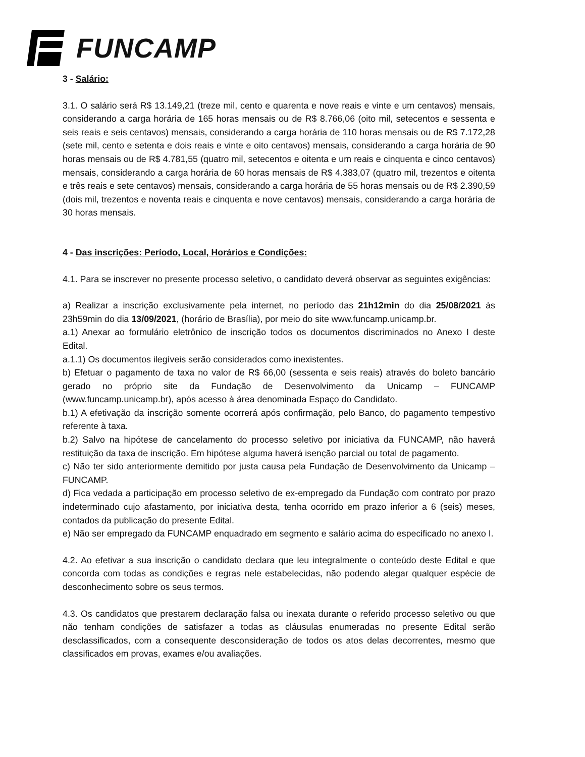FUNCAMP
3 - Salário:
3.1. O salário será R$ 13.149,21 (treze mil, cento e quarenta e nove reais e vinte e um centavos) mensais, considerando a carga horária de 165 horas mensais ou de R$ 8.766,06 (oito mil, setecentos e sessenta e seis reais e seis centavos) mensais, considerando a carga horária de 110 horas mensais ou de R$ 7.172,28 (sete mil, cento e setenta e dois reais e vinte e oito centavos) mensais, considerando a carga horária de 90 horas mensais ou de R$ 4.781,55 (quatro mil, setecentos e oitenta e um reais e cinquenta e cinco centavos) mensais, considerando a carga horária de 60 horas mensais de R$ 4.383,07 (quatro mil, trezentos e oitenta e três reais e sete centavos) mensais, considerando a carga horária de 55 horas mensais ou de R$ 2.390,59 (dois mil, trezentos e noventa reais e cinquenta e nove centavos) mensais, considerando a carga horária de 30 horas mensais.
4 - Das inscrições: Período, Local, Horários e Condições:
4.1. Para se inscrever no presente processo seletivo, o candidato deverá observar as seguintes exigências:
a) Realizar a inscrição exclusivamente pela internet, no período das 21h12min do dia 25/08/2021 às 23h59min do dia 13/09/2021, (horário de Brasília), por meio do site www.funcamp.unicamp.br.
a.1) Anexar ao formulário eletrônico de inscrição todos os documentos discriminados no Anexo I deste Edital.
a.1.1) Os documentos ilegíveis serão considerados como inexistentes.
b) Efetuar o pagamento de taxa no valor de R$ 66,00 (sessenta e seis reais) através do boleto bancário gerado no próprio site da Fundação de Desenvolvimento da Unicamp – FUNCAMP (www.funcamp.unicamp.br), após acesso à área denominada Espaço do Candidato.
b.1) A efetivação da inscrição somente ocorrerá após confirmação, pelo Banco, do pagamento tempestivo referente à taxa.
b.2) Salvo na hipótese de cancelamento do processo seletivo por iniciativa da FUNCAMP, não haverá restituição da taxa de inscrição. Em hipótese alguma haverá isenção parcial ou total de pagamento.
c) Não ter sido anteriormente demitido por justa causa pela Fundação de Desenvolvimento da Unicamp – FUNCAMP.
d) Fica vedada a participação em processo seletivo de ex-empregado da Fundação com contrato por prazo indeterminado cujo afastamento, por iniciativa desta, tenha ocorrido em prazo inferior a 6 (seis) meses, contados da publicação do presente Edital.
e) Não ser empregado da FUNCAMP enquadrado em segmento e salário acima do especificado no anexo I.
4.2. Ao efetivar a sua inscrição o candidato declara que leu integralmente o conteúdo deste Edital e que concorda com todas as condições e regras nele estabelecidas, não podendo alegar qualquer espécie de desconhecimento sobre os seus termos.
4.3. Os candidatos que prestarem declaração falsa ou inexata durante o referido processo seletivo ou que não tenham condições de satisfazer a todas as cláusulas enumeradas no presente Edital serão desclassificados, com a consequente desconsideração de todos os atos delas decorrentes, mesmo que classificados em provas, exames e/ou avaliações.